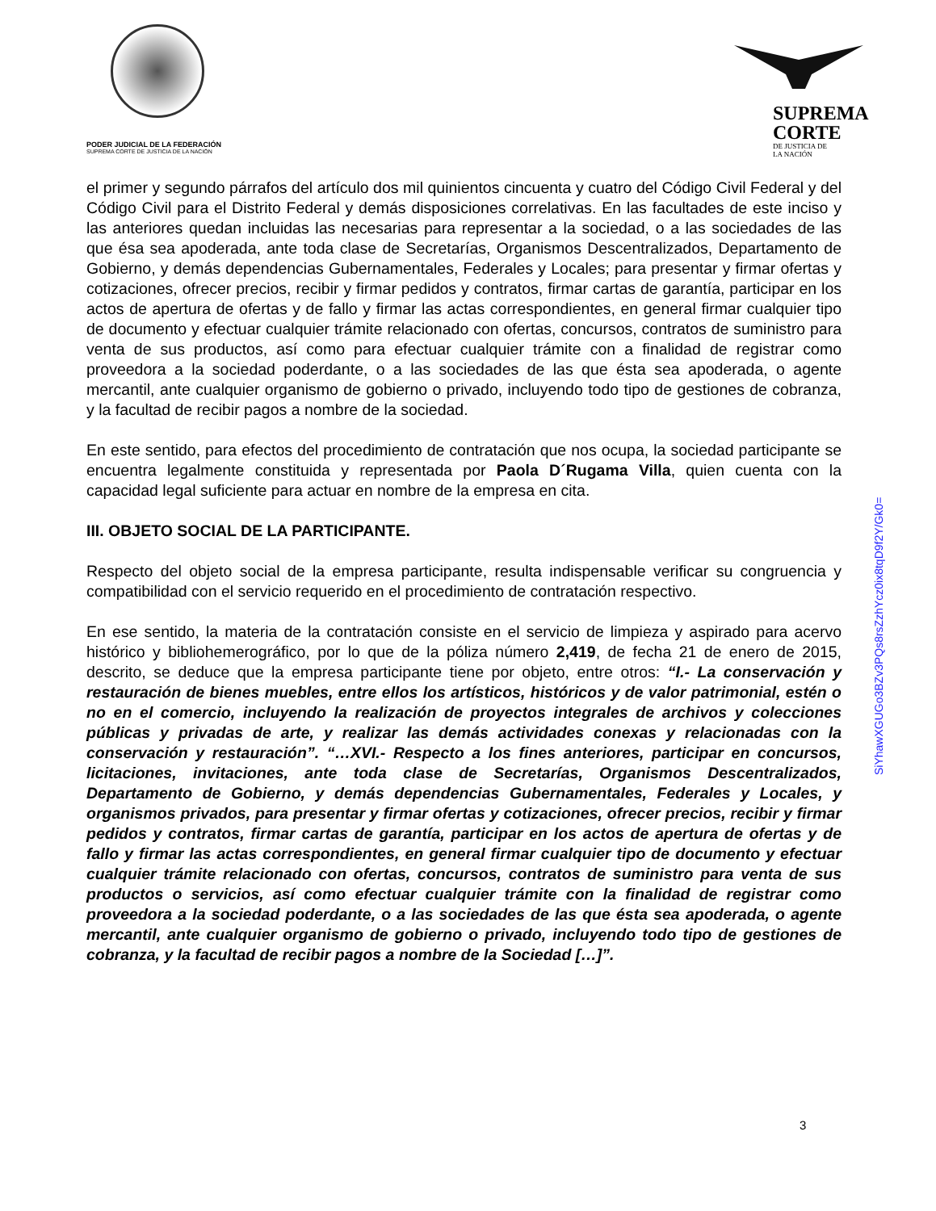PODER JUDICIAL DE LA FEDERACIÓN
SUPREMA CORTE DE JUSTICIA DE LA NACIÓN
SUPREMA
CORTE
DE JUSTICIA DE
LA NACIÓN
el primer y segundo párrafos del artículo dos mil quinientos cincuenta y cuatro del Código Civil Federal y del Código Civil para el Distrito Federal y demás disposiciones correlativas. En las facultades de este inciso y las anteriores quedan incluidas las necesarias para representar a la sociedad, o a las sociedades de las que ésa sea apoderada, ante toda clase de Secretarías, Organismos Descentralizados, Departamento de Gobierno, y demás dependencias Gubernamentales, Federales y Locales; para presentar y firmar ofertas y cotizaciones, ofrecer precios, recibir y firmar pedidos y contratos, firmar cartas de garantía, participar en los actos de apertura de ofertas y de fallo y firmar las actas correspondientes, en general firmar cualquier tipo de documento y efectuar cualquier trámite relacionado con ofertas, concursos, contratos de suministro para venta de sus productos, así como para efectuar cualquier trámite con a finalidad de registrar como proveedora a la sociedad poderdante, o a las sociedades de las que ésta sea apoderada, o agente mercantil, ante cualquier organismo de gobierno o privado, incluyendo todo tipo de gestiones de cobranza, y la facultad de recibir pagos a nombre de la sociedad.
En este sentido, para efectos del procedimiento de contratación que nos ocupa, la sociedad participante se encuentra legalmente constituida y representada por Paola D´Rugama Villa, quien cuenta con la capacidad legal suficiente para actuar en nombre de la empresa en cita.
III. OBJETO SOCIAL DE LA PARTICIPANTE.
Respecto del objeto social de la empresa participante, resulta indispensable verificar su congruencia y compatibilidad con el servicio requerido en el procedimiento de contratación respectivo.
En ese sentido, la materia de la contratación consiste en el servicio de limpieza y aspirado para acervo histórico y bibliohemerográfico, por lo que de la póliza número 2,419, de fecha 21 de enero de 2015, descrito, se deduce que la empresa participante tiene por objeto, entre otros: “I.- La conservación y restauración de bienes muebles, entre ellos los artísticos, históricos y de valor patrimonial, estén o no en el comercio, incluyendo la realización de proyectos integrales de archivos y colecciones públicas y privadas de arte, y realizar las demás actividades conexas y relacionadas con la conservación y restauración”. “…XVI.- Respecto a los fines anteriores, participar en concursos, licitaciones, invitaciones, ante toda clase de Secretarías, Organismos Descentralizados, Departamento de Gobierno, y demás dependencias Gubernamentales, Federales y Locales, y organismos privados, para presentar y firmar ofertas y cotizaciones, ofrecer precios, recibir y firmar pedidos y contratos, firmar cartas de garantía, participar en los actos de apertura de ofertas y de fallo y firmar las actas correspondientes, en general firmar cualquier tipo de documento y efectuar cualquier trámite relacionado con ofertas, concursos, contratos de suministro para venta de sus productos o servicios, así como efectuar cualquier trámite con la finalidad de registrar como proveedora a la sociedad poderdante, o a las sociedades de las que ésta sea apoderada, o agente mercantil, ante cualquier organismo de gobierno o privado, incluyendo todo tipo de gestiones de cobranza, y la facultad de recibir pagos a nombre de la Sociedad […]”.
SiYhawXGUGo3BZv3PQs8rsZzhYcz0ix8tqD9f2Y/Gk0=
3